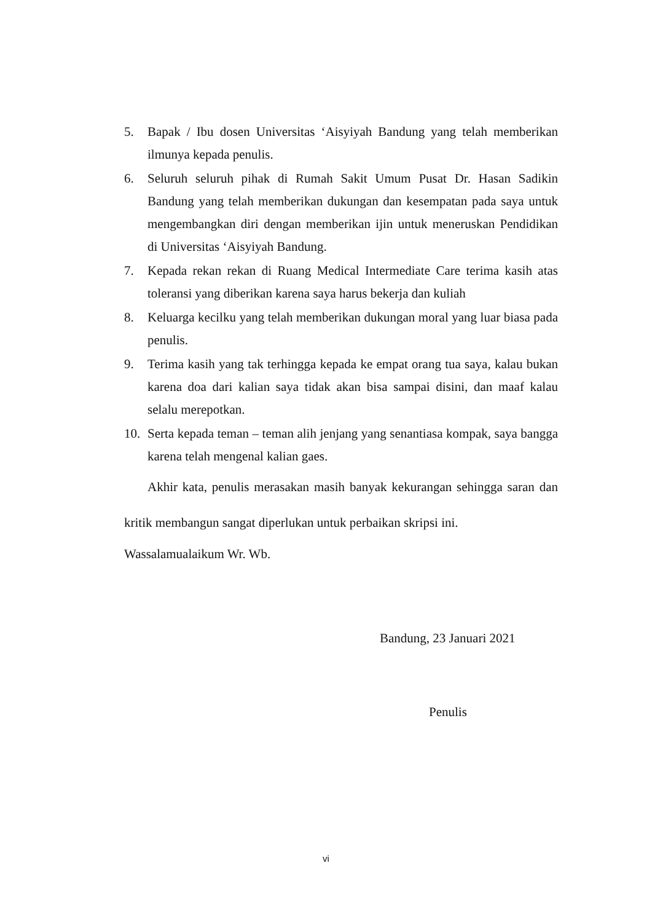5. Bapak / Ibu dosen Universitas ‘Aisyiyah Bandung yang telah memberikan ilmunya kepada penulis.
6. Seluruh seluruh pihak di Rumah Sakit Umum Pusat Dr. Hasan Sadikin Bandung yang telah memberikan dukungan dan kesempatan pada saya untuk mengembangkan diri dengan memberikan ijin untuk meneruskan Pendidikan di Universitas ‘Aisyiyah Bandung.
7. Kepada rekan rekan di Ruang Medical Intermediate Care terima kasih atas toleransi yang diberikan karena saya harus bekerja dan kuliah
8. Keluarga kecilku yang telah memberikan dukungan moral yang luar biasa pada penulis.
9. Terima kasih yang tak terhingga kepada ke empat orang tua saya, kalau bukan karena doa dari kalian saya tidak akan bisa sampai disini, dan maaf kalau selalu merepotkan.
10. Serta kepada teman – teman alih jenjang yang senantiasa kompak, saya bangga karena telah mengenal kalian gaes.
Akhir kata, penulis merasakan masih banyak kekurangan sehingga saran dan kritik membangun sangat diperlukan untuk perbaikan skripsi ini.
Wassalamualaikum Wr. Wb.
Bandung, 23 Januari 2021
Penulis
vi